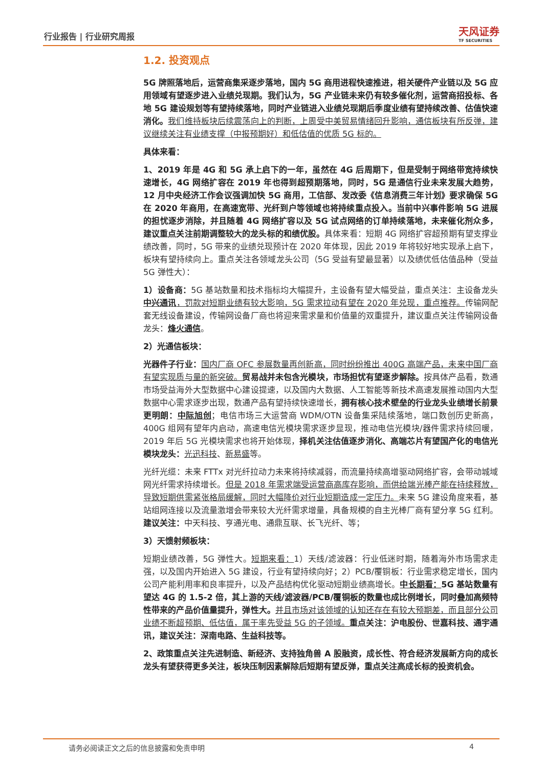行业报告 | 行业研究周报 天风证券
TF SECURITIES
1.2. 投资观点
5G 牌照落地后，运营商集采逐步落地，国内 5G 商用进程快速推进，相关硬件产业链以及 5G 应用领域有望逐步进入业绩兑现期。我们认为，5G 产业链未来仍有较多催化剂，运营商招投标、各地 5G 建设规划等有望持续落地，同时产业链进入业绩兑现期后季度业绩有望持续改善、估值快速消化。我们维持板块后续震荡向上的判断，上周受中美贸易情绪回升影响，通信板块有所反弹，建议继续关注有业绩支撑（中报预期好）和低估值的优质 5G 标的。
具体来看：
1、2019 年是 4G 和 5G 承上启下的一年，虽然在 4G 后周期下，但是受制于网络带宽持续快速增长，4G 网络扩容在 2019 年也得到超预期落地，同时，5G 是通信行业未来发展大趋势，12 月中央经济工作会议强调加快 5G 商用，工信部、发改委《信息消费三年计划》要求确保 5G 在 2020 年商用，在高速宽带、光纤到户等领域也将持续重点投入。当前中兴事件影响 5G 进展的担忧逐步消除，并且随着 4G 网络扩容以及 5G 试点网络的订单持续落地，未来催化剂众多，建议重点关注前期调整较大的龙头标的和绩优股。具体来看：短期 4G 网络扩容超预期有望支撑业绩改善，同时，5G 带来的业绩兑现预计在 2020 年体现，因此 2019 年将较好地实现承上启下，板块有望持续向上。重点关注各领域龙头公司（5G 受益有望最显著）以及绩优低估值品种（受益 5G 弹性大）：
1）设备商：5G 基站数量和技术指标均大幅提升，主设备有望大幅受益，重点关注：主设备龙头中兴通讯，罚款对短期业绩有较大影响，5G 需求拉动有望在 2020 年兑现，重点推荐。传输网配套无线设备建设，传输网设备厂商也将迎来需求量和价值量的双重提升，建议重点关注传输网设备龙头：烽火通信。
2）光通信板块：
光器件子行业：国内厂商 OFC 参展数量再创新高，同时纷纷推出 400G 高端产品，未来中国厂商有望实现质与量的新突破。贸易战并未包含光模块，市场担忧有望逐步解除。按具体产品看，数通市场受益海外大型数据中心建设提速，以及国内大数据、人工智能等新技术高速发展推动国内大型数据中心需求逐步出现，数通产品有望持续快速增长，拥有核心技术壁垒的行业龙头业绩增长前景更明朗：中际旭创；电信市场三大运营商 WDM/OTN 设备集采陆续落地，端口数创历史新高，400G 组网有望年内启动，高速电信光模块需求逐步显现，推动电信光模块/器件需求持续回暖，2019 年后 5G 光模块需求也将开始体现，择机关注估值逐步消化、高端芯片有望国产化的电信光模块龙头：光迅科技、新易盛等。
光纤光缆：未来 FTTx 对光纤拉动力未来将持续减弱，而流量持续高增驱动网络扩容，会带动城域网光纤需求持续增长。但是 2018 年需求端受运营商高库存影响，而供给端光棒产能在持续释放，导致短期供需紧张格局缓解，同时大幅降价对行业短期造成一定压力。未来 5G 建设角度来看，基站组网连接以及流量激增会带来较大光纤需求增量，具备规模的自主光棒厂商有望分享 5G 红利。建议关注：中天科技、亨通光电、通鼎互联、长飞光纤、等；
3）天馈射频板块：
短期业绩改善，5G 弹性大。短期来看：1）天线/滤波器：行业低迷时期，随着海外市场需求走强，以及国内开始进入 5G 建设，行业有望持续向好；2）PCB/覆铜板：行业需求稳定增长，国内公司产能利用率和良率提升，以及产品结构优化驱动短期业绩高增长。中长期看：5G 基站数量有望达 4G 的 1.5-2 倍，其上游的天线/滤波器/PCB/覆铜板的数量也成比例增长，同时叠加高频特性带来的产品价值量提升，弹性大。并且市场对该领域的认知还存在有较大预期差，而且部分公司业绩不断超预期、低估值，属于率先受益 5G 的子领域。重点关注：沪电股份、世嘉科技、通宇通讯，建议关注：深南电路、生益科技等。
2、政策重点关注先进制造、新经济、支持独角兽 A 股融资，成长性、符合经济发展新方向的成长龙头有望获得更多关注，板块压制因素解除后短期有望反弹，重点关注高成长标的投资机会。
请务必阅读正文之后的信息披露和免责申明 4